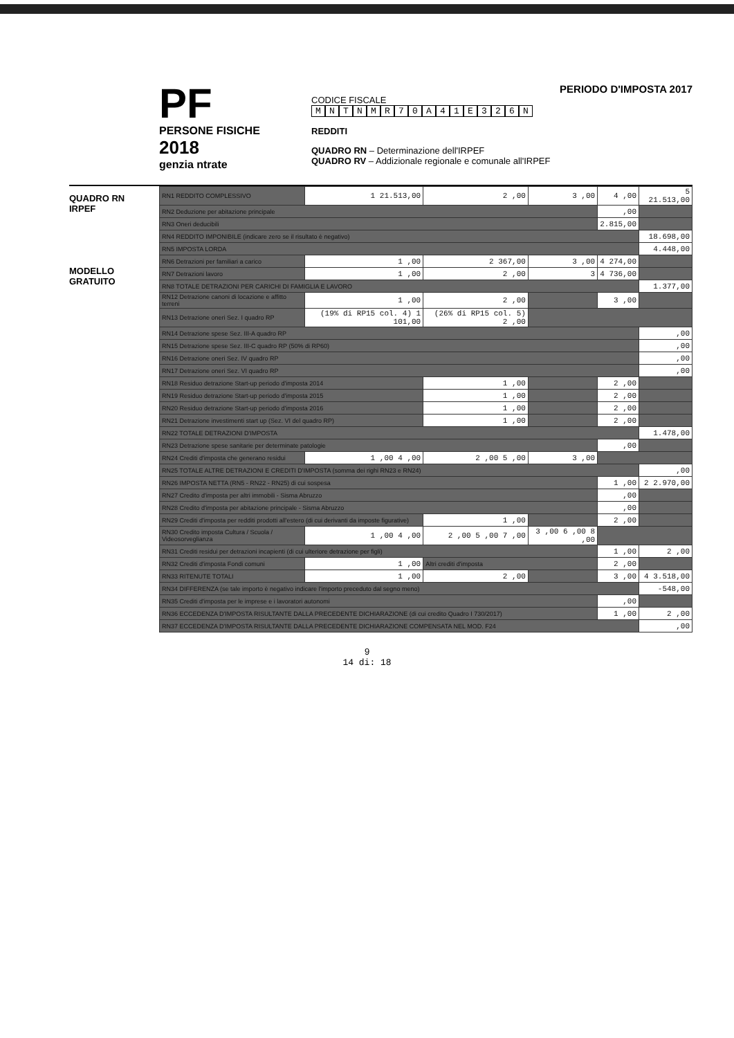PF
PERSONE FISICHE
2018
genzia ntrate
PERIODO D'IMPOSTA 2017
CODICE FISCALE
MNTNMR 70 A 41 E 326 N
REDDITI
QUADRO RN – Determinazione dell'IRPEF
QUADRO RV – Addizionale regionale e comunale all'IRPEF
QUADRO RN
IRPEF
MODELLO GRATUITO
| RN1 REDDITO COMPLESSIVO | 1 21.513,00 | 2 ,00 | 3 ,00 | 4 ,00 | 5 21.513,00 |
| RN2 Deduzione per abitazione principale | | | | ,00 | |
| RN3 Oneri deducibili | | | | 2.815,00 | |
| RN4 REDDITO IMPONIBILE (indicare zero se il risultato è negativo) | | | | | 18.698,00 |
| RN5 IMPOSTA LORDA | | | | | 4.448,00 |
| RN6 Detrazioni per familiari a carico | 1 ,00 | 2 367,00 | 3 ,00 | 4 274,00 | |
| RN7 Detrazioni lavoro | 1 ,00 | 2 ,00 | 3 | 4 736,00 | |
| RN8 TOTALE DETRAZIONI PER CARICHI DI FAMIGLIA E LAVORO | | | | | 1.377,00 |
| RN12 Detrazione canoni di locazione e affitto terreni | 1 ,00 | 2 ,00 | | 3 ,00 | |
| RN13 Detrazione oneri Sez. I quadro RP | (19% di RP15 col. 4) 1 101,00 | (26% di RP15 col. 5) 2 ,00 | | | |
| RN14 Detrazione spese Sez. III-A quadro RP | | | | | ,00 |
| RN15 Detrazione spese Sez. III-C quadro RP (50% di RP60) | | | | | ,00 |
| RN16 Detrazione oneri Sez. IV quadro RP | | | | | ,00 |
| RN17 Detrazione oneri Sez. VI quadro RP | | | | | ,00 |
| RN18 Residuo detrazione Start-up periodo d'imposta 2014 | | 1 ,00 | | 2 ,00 | |
| RN19 Residuo detrazione Start-up periodo d'imposta 2015 | | 1 ,00 | | 2 ,00 | |
| RN20 Residuo detrazione Start-up periodo d'imposta 2016 | | 1 ,00 | | 2 ,00 | |
| RN21 Detrazione investimenti start up (Sez. VI del quadro RP) | | 1 ,00 | | 2 ,00 | |
| RN22 TOTALE DETRAZIONI D'IMPOSTA | | | | | 1.478,00 |
| RN23 Detrazione spese sanitarie per determinate patologie | | | | ,00 | |
| RN24 Crediti d'imposta che generano residui | 1 ,00 4 ,00 | 2 ,00 5 ,00 | 3 ,00 | | |
| RN25 TOTALE ALTRE DETRAZIONI E CREDITI D'IMPOSTA (somma dei righi RN23 e RN24) | | | | | ,00 |
| RN26 IMPOSTA NETTA (RN5 - RN22 - RN25) di cui sospesa | | | | 1 ,00 | 2 2.970,00 |
| RN27 Credito d'imposta per altri immobili - Sisma Abruzzo | | | | ,00 | |
| RN28 Credito d'imposta per abitazione principale - Sisma Abruzzo | | | | ,00 | |
| RN29 Crediti d'imposta per redditi prodotti all'estero (di cui derivanti da imposte figurative) | | 1 ,00 | | 2 ,00 | |
| RN30 Credito imposta Cultura / Scuola / Videosorveglianza | 1 ,00 4 ,00 | 2 ,00 5 ,00 7 ,00 | 3 ,00 6 ,00 8 ,00 | | |
| RN31 Crediti residui per detrazioni incapienti (di cui ulteriore detrazione per figli) | | | | 1 ,00 | 2 ,00 |
| RN32 Crediti d'imposta Fondi comuni | 1 ,00 | Altri crediti d'imposta | | 2 ,00 | |
| RN33 RITENUTE TOTALI | 1 ,00 | 2 ,00 | | 3 ,00 | 4 3.518,00 |
| RN34 DIFFERENZA (se tale importo è negativo indicare l'importo preceduto dal segno meno) | | | | | -548,00 |
| RN35 Crediti d'imposta per le imprese e i lavoratori autonomi | | | | ,00 | |
| RN36 ECCEDENZA D'IMPOSTA RISULTANTE DALLA PRECEDENTE DICHIARAZIONE (di cui credito Quadro I 730/2017) | | | | 1 ,00 | 2 ,00 |
| RN37 ECCEDENZA D'IMPOSTA RISULTANTE DALLA PRECEDENTE DICHIARAZIONE COMPENSATA NEL MOD. F24 | | | | | ,00 |
9
14 di: 18